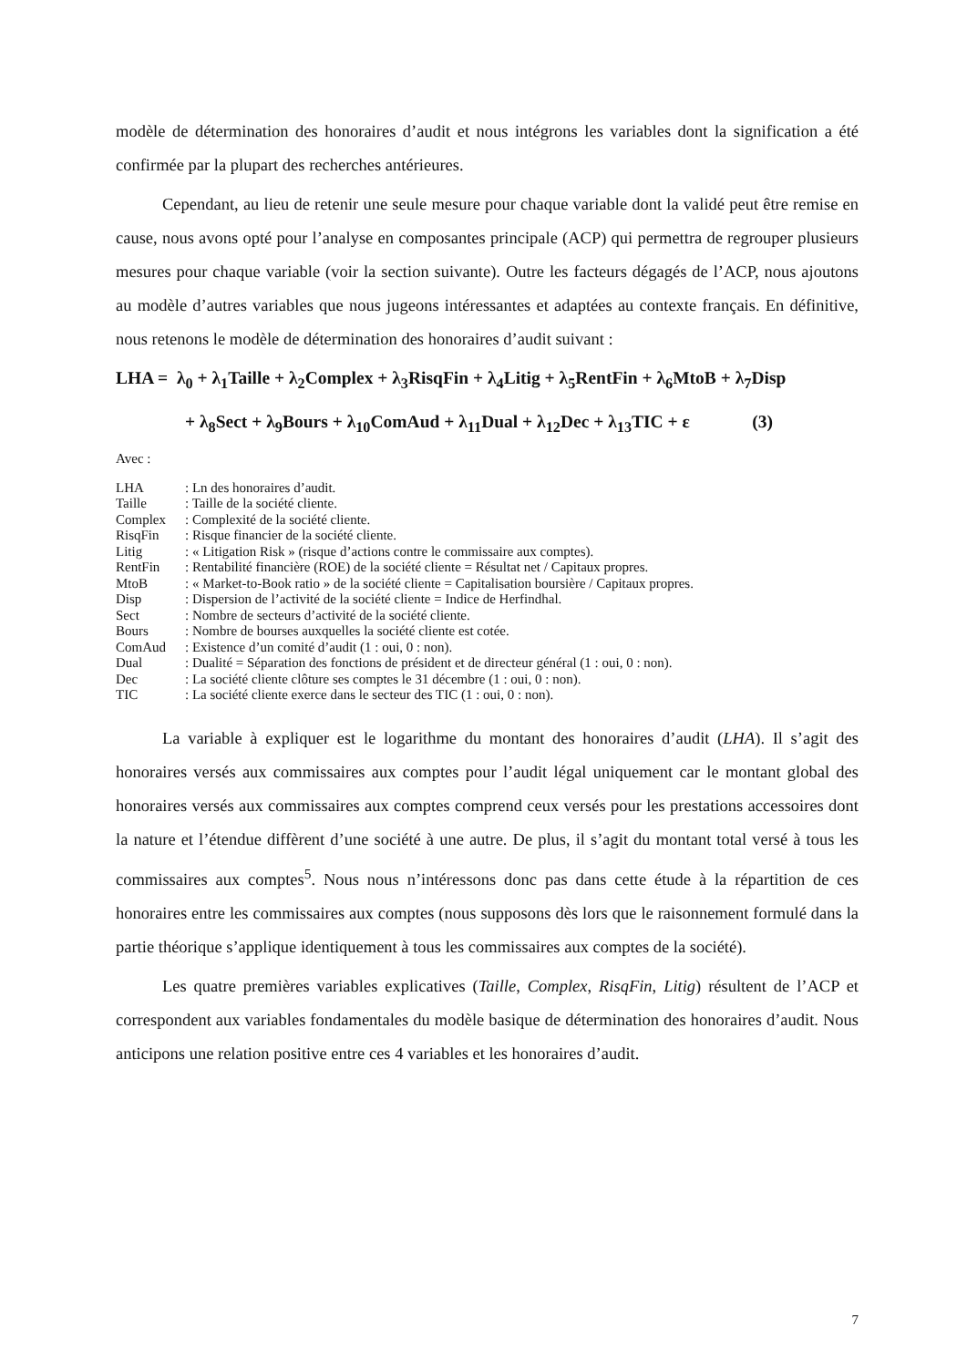modèle de détermination des honoraires d’audit et nous intégrons les variables dont la signification a été confirmée par la plupart des recherches antérieures.
Cependant, au lieu de retenir une seule mesure pour chaque variable dont la validé peut être remise en cause, nous avons opté pour l’analyse en composantes principale (ACP) qui permettra de regrouper plusieurs mesures pour chaque variable (voir la section suivante). Outre les facteurs dégagés de l’ACP, nous ajoutons au modèle d’autres variables que nous jugeons intéressantes et adaptées au contexte français. En définitive, nous retenons le modèle de détermination des honoraires d’audit suivant :
LHA = λ<sub>0</sub> + λ<sub>1</sub>Taille + λ<sub>2</sub>Complex + λ<sub>3</sub>RisqFin + λ<sub>4</sub>Litig + λ<sub>5</sub>RentFin + λ<sub>6</sub>MtoB + λ<sub>7</sub>Disp
+ λ<sub>8</sub>Sect + λ<sub>9</sub>Bours + λ<sub>10</sub>ComAud + λ<sub>11</sub>Dual + λ<sub>12</sub>Dec + λ<sub>13</sub>TIC + ε (3)
Avec :
| LHA | : Ln des honoraires d’audit. |
| Taille | : Taille de la société cliente. |
| Complex | : Complexité de la société cliente. |
| RisqFin | : Risque financier de la société cliente. |
| Litig | : « Litigation Risk » (risque d’actions contre le commissaire aux comptes). |
| RentFin | : Rentabilité financière (ROE) de la société cliente = Résultat net / Capitaux propres. |
| MtoB | : « Market-to-Book ratio » de la société cliente = Capitalisation boursière / Capitaux propres. |
| Disp | : Dispersion de l’activité de la société cliente = Indice de Herfindhal. |
| Sect | : Nombre de secteurs d’activité de la société cliente. |
| Bours | : Nombre de bourses auxquelles la société cliente est cotée. |
| ComAud | : Existence d’un comité d’audit (1 : oui, 0 : non). |
| Dual | : Dualité = Séparation des fonctions de président et de directeur général (1 : oui, 0 : non). |
| Dec | : La société cliente clôture ses comptes le 31 décembre (1 : oui, 0 : non). |
| TIC | : La société cliente exerce dans le secteur des TIC (1 : oui, 0 : non). |
La variable à expliquer est le logarithme du montant des honoraires d’audit (LHA). Il s’agit des honoraires versés aux commissaires aux comptes pour l’audit légal uniquement car le montant global des honoraires versés aux commissaires aux comptes comprend ceux versés pour les prestations accessoires dont la nature et l’étendue diffèrent d’une société à une autre. De plus, il s’agit du montant total versé à tous les commissaires aux comptes<sup>5</sup>. Nous nous n’intéressons donc pas dans cette étude à la répartition de ces honoraires entre les commissaires aux comptes (nous supposons dès lors que le raisonnement formulé dans la partie théorique s’applique identiquement à tous les commissaires aux comptes de la société).
Les quatre premières variables explicatives (Taille, Complex, RisqFin, Litig) résultent de l’ACP et correspondent aux variables fondamentales du modèle basique de détermination des honoraires d’audit. Nous anticipons une relation positive entre ces 4 variables et les honoraires d’audit.
7